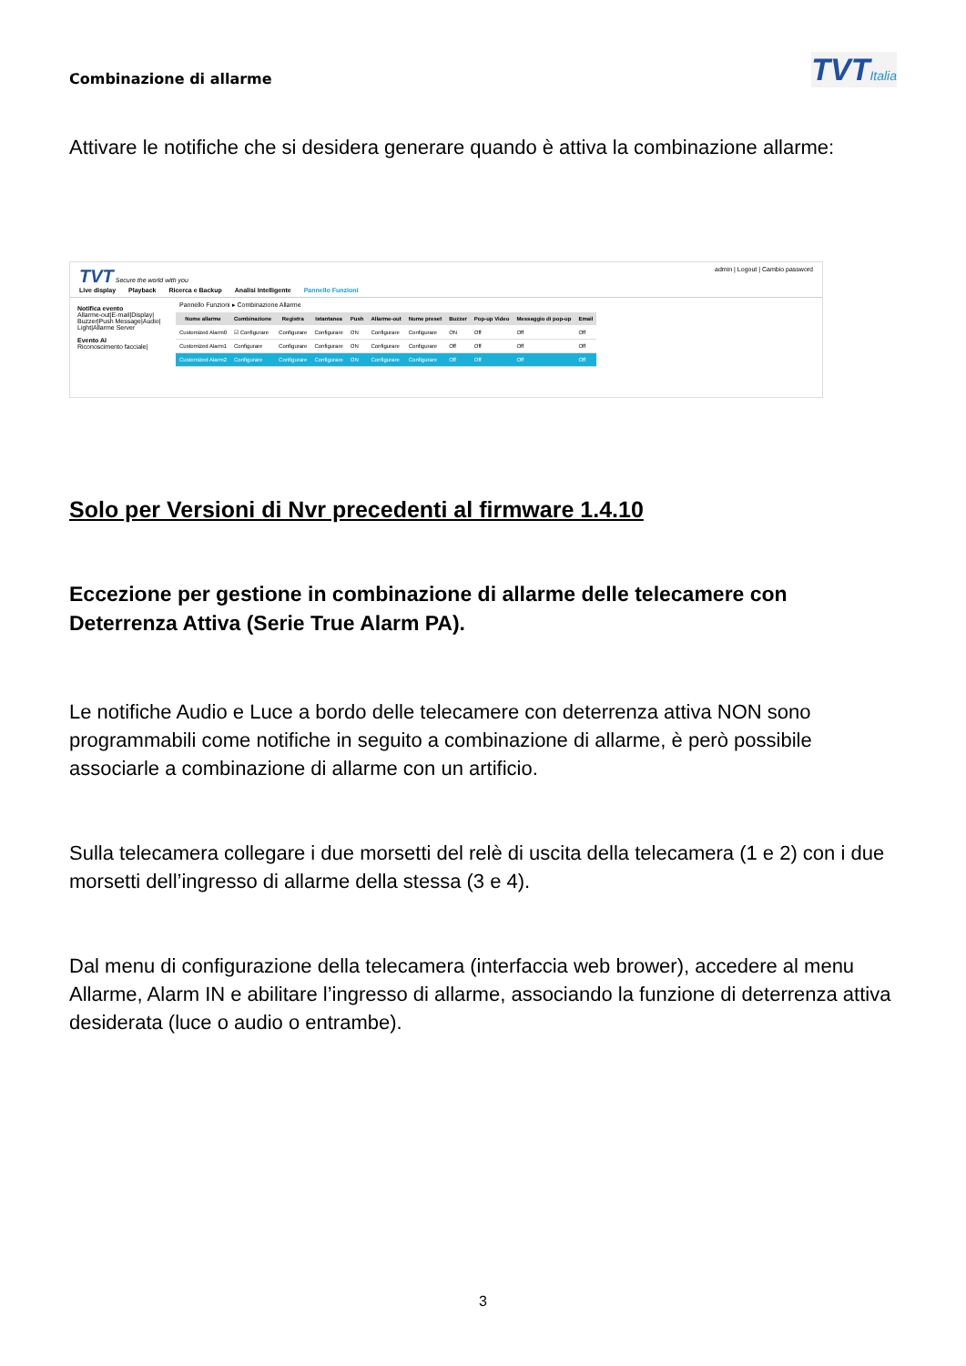Combinazione di allarme
TVTItalia
Attivare le notifiche che si desidera generare quando è attiva la combinazione allarme:
TVT Secure the world with you
Live display Playback Ricerca e Backup Analisi Intelligente Pannello Funzioni
admin | Logout | Cambio password
Notifica evento
Allarme-out|E-mail|Display| Buzzer|Push Message|Audio| Light|Allarme Server
Evento AI
Riconoscimento facciale|
Pannello Funzioni ▸ Combinazione Allarme
| Nome allarme | Combinazione | Registra | Istantanea | Push | Allarme-out | Nome preset | Buzzer | Pop-up Video | Messaggio di pop-up | Email |
| --- | --- | --- | --- | --- | --- | --- | --- | --- | --- | --- |
| Customized Alarm0 | ☑ Configurare | Configurare | Configurare | ON | Configurare | Configurare | ON | Off | Off | Off |
| Customized Alarm1 | Configurare | Configurare | Configurare | ON | Configurare | Configurare | Off | Off | Off | Off |
| Customized Alarm2 | Configurare | Configurare | Configurare | ON | Configurare | Configurare | Off | Off | Off | Off |
Solo per Versioni di Nvr precedenti al firmware 1.4.10
Eccezione per gestione in combinazione di allarme delle telecamere con Deterrenza Attiva (Serie True Alarm PA).
Le notifiche Audio e Luce a bordo delle telecamere con deterrenza attiva NON sono programmabili come notifiche in seguito a combinazione di allarme, è però possibile associarle a combinazione di allarme con un artificio.
Sulla telecamera collegare i due morsetti del relè di uscita della telecamera (1 e 2) con i due morsetti dell’ingresso di allarme della stessa (3 e 4).
Dal menu di configurazione della telecamera (interfaccia web brower), accedere al menu Allarme, Alarm IN e abilitare l’ingresso di allarme, associando la funzione di deterrenza attiva desiderata (luce o audio o entrambe).
3